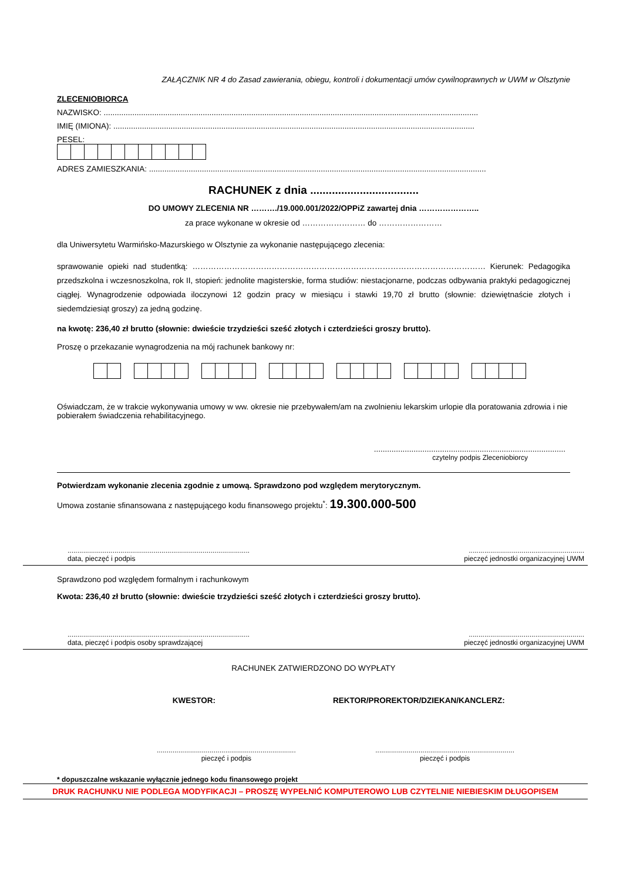ZAŁĄCZNIK NR 4 do Zasad zawierania, obiegu, kontroli i dokumentacji umów cywilnoprawnych w UWM w Olsztynie
ZLECENIOBIORCA
NAZWISKO: ..........................................................................................................................................................................
IMIĘ (IMIONA): ....................................................................................................................................................................
PESEL:
ADRES ZAMIESZKANIA: .........................................................................................................................................................
RACHUNEK z dnia ...................................
DO UMOWY ZLECENIA NR ………./19.000.001/2022/OPPiZ zawartej dnia …………………..
za prace wykonane w okresie od …………………… do ……………………
dla Uniwersytetu Warmińsko-Mazurskiego w Olsztynie za wykonanie następującego zlecenia:
sprawowanie opieki nad studentką: ………………………………………………………………………………………………… Kierunek: Pedagogika przedszkolna i wczesnoszkolna, rok II, stopień: jednolite magisterskie, forma studiów: niestacjonarne, podczas odbywania praktyki pedagogicznej ciągłej. Wynagrodzenie odpowiada iloczynowi 12 godzin pracy w miesiącu i stawki 19,70 zł brutto (słownie: dziewiętnaście złotych i siedemdziesiąt groszy) za jedną godzinę.
na kwotę: 236,40 zł brutto (słownie: dwieście trzydzieści sześć złotych i czterdzieści groszy brutto).
Proszę o przekazanie wynagrodzenia na mój rachunek bankowy nr:
Oświadczam, że w trakcie wykonywania umowy w ww. okresie nie przebywałem/am na zwolnieniu lekarskim urlopie dla poratowania zdrowia i nie pobierałem świadczenia rehabilitacyjnego.
.......................................................................................
czytelny podpis Zleceniobiorcy
Potwierdzam wykonanie zlecenia zgodnie z umową. Sprawdzono pod względem merytorycznym.
Umowa zostanie sfinansowana z następującego kodu finansowego projektu<sup>*</sup>: 19.300.000-500
.............................................................................................
data, pieczęć i podpis...........................................................
pieczęć jednostki organizacyjnej UWM
Sprawdzono pod względem formalnym i rachunkowym
Kwota: 236,40 zł brutto (słownie: dwieście trzydzieści sześć złotych i czterdzieści groszy brutto).
.............................................................................................
data, pieczęć i podpis osoby sprawdzającej...........................................................
pieczęć jednostki organizacyjnej UWM
RACHUNEK ZATWIERDZONO DO WYPŁATY
KWESTOR: REKTOR/PROREKTOR/DZIEKAN/KANCLERZ:
.......................................................................
pieczęć i podpis.......................................................................
pieczęć i podpis
* dopuszczalne wskazanie wyłącznie jednego kodu finansowego projekt
DRUK RACHUNKU NIE PODLEGA MODYFIKACJI – PROSZĘ WYPEŁNIĆ KOMPUTEROWO LUB CZYTELNIE NIEBIESKIM DŁUGOPISEM